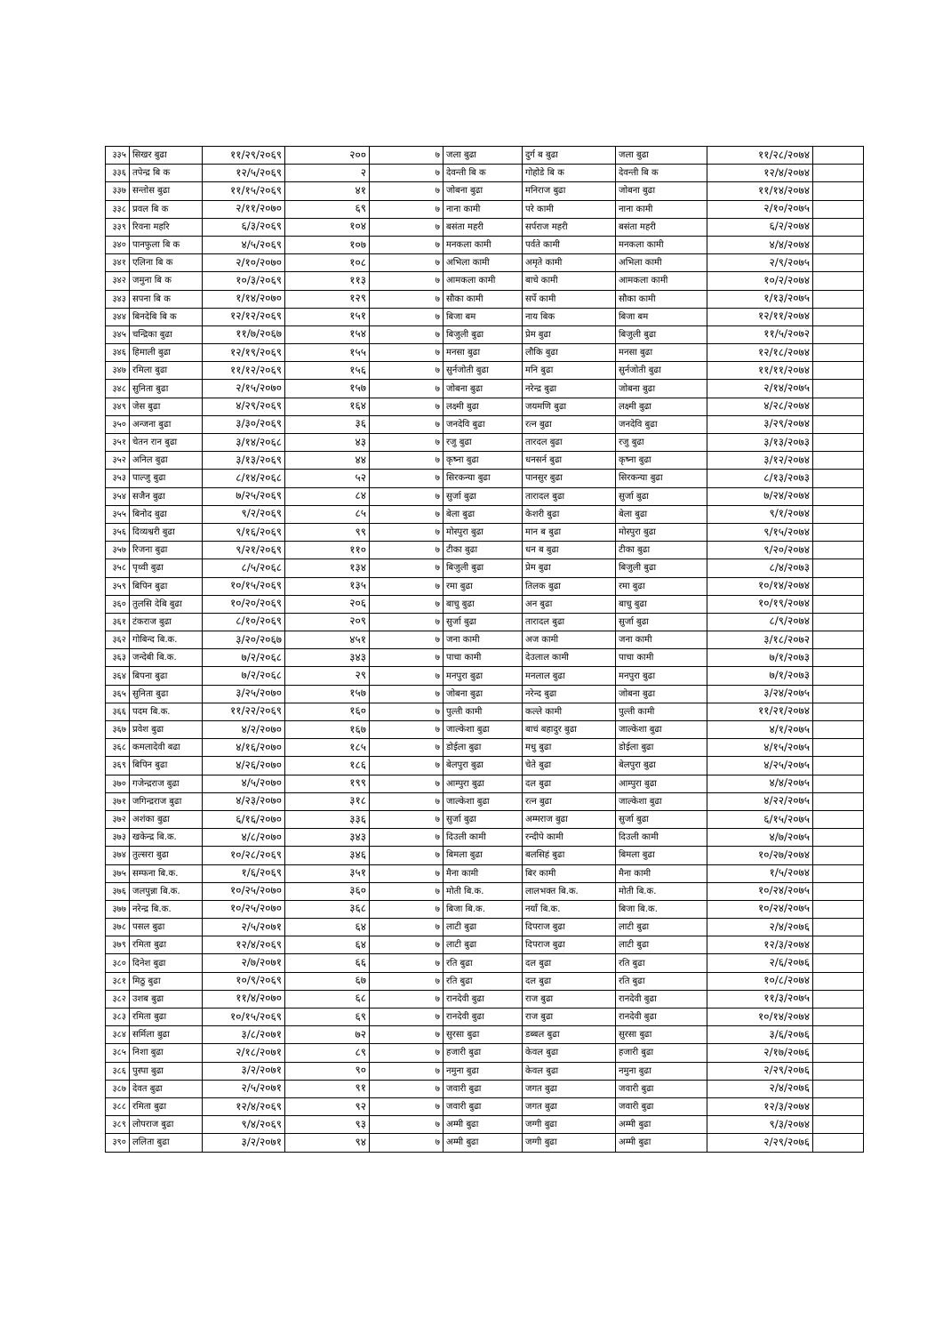| ३३५ | सिखर बुढा | ११/२९/२०६९ | २०० | ७ | जला बुढा | दुर्ग ब बुढा | जला बुढा | ११/२८/२०७४ | |
| ३३६ | तपेन्द्र बि क | १२/५/२०६९ | २ | ७ | देवन्ती बि क | गोहोडे बि क | देवन्ती बि क | १२/४/२०७४ | |
| ३३७ | सन्तोस बुढा | ११/१५/२०६९ | ४१ | ७ | जोबना बुढा | मनिराज बुढा | जोबना बुढा | ११/१४/२०७४ | |
| ३३८ | प्रवल बि क | २/११/२०७० | ६९ | ७ | नाना कामी | परे कामी | नाना कामी | २/१०/२०७५ | |
| ३३९ | रिवना महरि | ६/३/२०६९ | १०४ | ७ | बसंता महरी | सर्पराज महरी | बसंता महरी | ६/२/२०७४ | |
| ३४० | पानफुला बि क | ४/५/२०६९ | १०७ | ७ | मनकला कामी | पर्वते कामी | मनकला कामी | ४/४/२०७४ | |
| ३४१ | एलिना बि क | २/१०/२०७० | १०८ | ७ | अभिला कामी | अमृते कामी | अभिला कामी | २/९/२०७५ | |
| ३४२ | जमुना बि क | १०/३/२०६९ | ११३ | ७ | आमकला कामी | बाचे कामी | आमकला कामी | १०/२/२०७४ | |
| ३४३ | सपना बि क | १/१४/२०७० | १२९ | ७ | सौका कामी | सर्पे कामी | सौका कामी | १/१३/२०७५ | |
| ३४४ | बिनदेबि बि क | १२/१२/२०६९ | १५१ | ७ | बिजा बम | नाय बिक | बिजा बम | १२/११/२०७४ | |
| ३४५ | चन्द्रिका बुढा | ११/७/२०६७ | १५४ | ७ | बिजुली बुढा | प्रेम बुढा | बिजुली बुढा | ११/५/२०७२ | |
| ३४६ | हिमाली बुढा | १२/१९/२०६९ | १५५ | ७ | मनसा बुढा | लौकि बुढा | मनसा बुढा | १२/१८/२०७४ | |
| ३४७ | रमिला बुढा | ११/१२/२०६९ | १५६ | ७ | सुर्नजोती बुढा | मनि बुढा | सुर्नजोती बुढा | ११/११/२०७४ | |
| ३४८ | सुनिता बुढा | २/१५/२०७० | १५७ | ७ | जोबना बुढा | नरेन्द्र बुढा | जोबना बुढा | २/१४/२०७५ | |
| ३४९ | जेस बुढा | ४/२९/२०६९ | १६४ | ७ | लक्ष्मी बुढा | जयमणि बुढा | लक्ष्मी बुढा | ४/२८/२०७४ | |
| ३५० | अन्जना बुढा | ३/३०/२०६९ | ३६ | ७ | जनदेवि बुढा | रत्न बुढा | जनदेवि बुढा | ३/२९/२०७४ | |
| ३५१ | चेतन रान बुढा | ३/१४/२०६८ | ४३ | ७ | रजु बुढा | तारदल बुढा | रजु बुढा | ३/१३/२०७३ | |
| ३५२ | अनिल बुढा | ३/१३/२०६९ | ४४ | ७ | कृष्ना बुढा | धनसर्न बुढा | कृष्ना बुढा | ३/१२/२०७४ | |
| ३५३ | पाल्जु बुढा | ८/१४/२०६८ | ५२ | ७ | सिरकन्या बुढा | पानसुर बुढा | सिरकन्या बुढा | ८/१३/२०७३ | |
| ३५४ | सजैन बुढा | ७/२५/२०६९ | ८४ | ७ | सुर्जा बुढा | तारादल बुढा | सुर्जा बुढा | ७/२४/२०७४ | |
| ३५५ | बिनोद बुढा | ९/२/२०६९ | ८५ | ७ | बेला बुढा | केशरी बुढा | बेला बुढा | ९/१/२०७४ | |
| ३५६ | दिव्यश्वरी बुढा | ९/१६/२०६९ | ९९ | ७ | मोस्पुरा बुढा | मान ब बुढा | मोस्पुरा बुढा | ९/१५/२०७४ | |
| ३५७ | रिजना बुढा | ९/२१/२०६९ | ११० | ७ | टीका बुढा | धन ब बुढा | टीका बुढा | ९/२०/२०७४ | |
| ३५८ | पृथ्वी बुढा | ८/५/२०६८ | १३४ | ७ | बिजुली बुढा | प्रेम बुढा | बिजुली बुढा | ८/४/२०७३ | |
| ३५९ | बिपिन बुढा | १०/१५/२०६९ | १३५ | ७ | रमा बुढा | तिलक बुढा | रमा बुढा | १०/१४/२०७४ | |
| ३६० | तुलसि देबि बुढा | १०/२०/२०६९ | २०६ | ७ | बाचु बुढा | अन बुढा | बाचु बुढा | १०/१९/२०७४ | |
| ३६१ | टंकराज बुढा | ८/१०/२०६९ | २०९ | ७ | सुर्जा बुढा | तारादल बुढा | सुर्जा बुढा | ८/९/२०७४ | |
| ३६२ | गोबिन्द बि.क. | ३/२०/२०६७ | ४५१ | ७ | जना कामी | अज कामी | जना कामी | ३/१८/२०७२ | |
| ३६३ | जन्देबी बि.क. | ७/२/२०६८ | ३४३ | ७ | पाचा कामी | देउलाल कामी | पाचा कामी | ७/१/२०७३ | |
| ३६४ | बिपना बुढा | ७/२/२०६८ | २९ | ७ | मनपुरा बुढा | मनलाल बुढा | मनपुरा बुढा | ७/१/२०७३ | |
| ३६५ | सुनिता बुढा | ३/२५/२०७० | १५७ | ७ | जोबना बुढा | नरेन्द बुढा | जोबना बुढा | ३/२४/२०७५ | |
| ३६६ | पदम बि.क. | ११/२२/२०६९ | १६० | ७ | पुल्ती कामी | कल्ले कामी | पुल्ती कामी | ११/२१/२०७४ | |
| ३६७ | प्रवेश बुढा | ४/२/२०७० | १६७ | ७ | जाल्केशा बुढा | बाचं बहादुर बुढा | जाल्केशा बुढा | ४/१/२०७५ | |
| ३६८ | कमलादेवी बढा | ४/१६/२०७० | १८५ | ७ | डोईला बुढा | मधु बुढा | डोईला बुढा | ४/१५/२०७५ | |
| ३६९ | बिपिन बुढा | ४/२६/२०७० | १८६ | ७ | बेलपुरा बुढा | चेते बुढा | बेलपुरा बुढा | ४/२५/२०७५ | |
| ३७० | गजेन्द्रराज बुढा | ४/५/२०७० | १९९ | ७ | आम्पुरा बुढा | दल बुढा | आम्पुरा बुढा | ४/४/२०७५ | |
| ३७१ | जगिन्द्रराज बुढा | ४/२३/२०७० | ३१८ | ७ | जाल्केशा बुढा | रत्न बुढा | जाल्केशा बुढा | ४/२२/२०७५ | |
| ३७२ | अशंका बुढा | ६/१६/२०७० | ३३६ | ७ | सुर्जा बुढा | अम्मराज बुढा | सुर्जा बुढा | ६/१५/२०७५ | |
| ३७३ | खकेन्द्र बि.क. | ४/८/२०७० | ३४३ | ७ | दिउली कामी | रन्दीपे कामी | दिउली कामी | ४/७/२०७५ | |
| ३७४ | तुल्सरा बुढा | १०/२८/२०६९ | ३४६ | ७ | बिमला बुढा | बलसिहं बुढा | बिमला बुढा | १०/२७/२०७४ | |
| ३७५ | सम्फना बि.क. | १/६/२०६९ | ३५१ | ७ | मैना कामी | बिर कामी | मैना कामी | १/५/२०७४ | |
| ३७६ | जलपुन्ना बि.क. | १०/२५/२०७० | ३६० | ७ | मोती बि.क. | लालभक्त बि.क. | मोती बि.क. | १०/२४/२०७५ | |
| ३७७ | नरेन्द्र बि.क. | १०/२५/२०७० | ३६८ | ७ | बिजा बि.क. | नयाँ बि.क. | बिजा बि.क. | १०/२४/२०७५ | |
| ३७८ | पसल बुढा | २/५/२०७१ | ६४ | ७ | लाटी बुढा | दिपराज बुढा | लाटी बुढा | २/४/२०७६ | |
| ३७९ | रमिता बुढा | १२/४/२०६९ | ६४ | ७ | लाटी बुढा | दिपराज बुढा | लाटी बुढा | १२/३/२०७४ | |
| ३८० | दिनेश बुढा | २/७/२०७१ | ६६ | ७ | रति बुढा | दल बुढा | रति बुढा | २/६/२०७६ | |
| ३८१ | मिठु बुढा | १०/९/२०६९ | ६७ | ७ | रति बुढा | दल बुढा | रति बुढा | १०/८/२०७४ | |
| ३८२ | उशब बुढा | ११/४/२०७० | ६८ | ७ | रानदेवी बुढा | राज बुढा | रानदेवी बुढा | ११/३/२०७५ | |
| ३८३ | रमिता बुढा | १०/१५/२०६९ | ६९ | ७ | रानदेवी बुढा | राज बुढा | रानदेवी बुढा | १०/१४/२०७४ | |
| ३८४ | सर्मिला बुढा | ३/८/२०७१ | ७२ | ७ | सुरसा बुढा | डब्बल बुढा | सुरसा बुढा | ३/६/२०७६ | |
| ३८५ | निशा बुढा | २/१८/२०७१ | ८९ | ७ | हजारी बुढा | केवल बुढा | हजारी बुढा | २/१७/२०७६ | |
| ३८६ | पुस्पा बुढा | ३/२/२०७१ | ९० | ७ | नमुना बुढा | केवल बुढा | नमुना बुढा | २/२९/२०७६ | |
| ३८७ | देवत बुढा | २/५/२०७१ | ९१ | ७ | जवारी बुढा | जगत बुढा | जवारी बुढा | २/४/२०७६ | |
| ३८८ | रमिता बुढा | १२/४/२०६९ | ९२ | ७ | जवारी बुढा | जगत बुढा | जवारी बुढा | १२/३/२०७४ | |
| ३८९ | लोपराज बुढा | ९/४/२०६९ | ९३ | ७ | अम्मी बुढा | जग्गी बुढा | अम्मी बुढा | ९/३/२०७४ | |
| ३९० | ललिता बुढा | ३/२/२०७१ | ९४ | ७ | अम्मी बुढा | जग्गी बुढा | अम्मी बुढा | २/२९/२०७६ | |